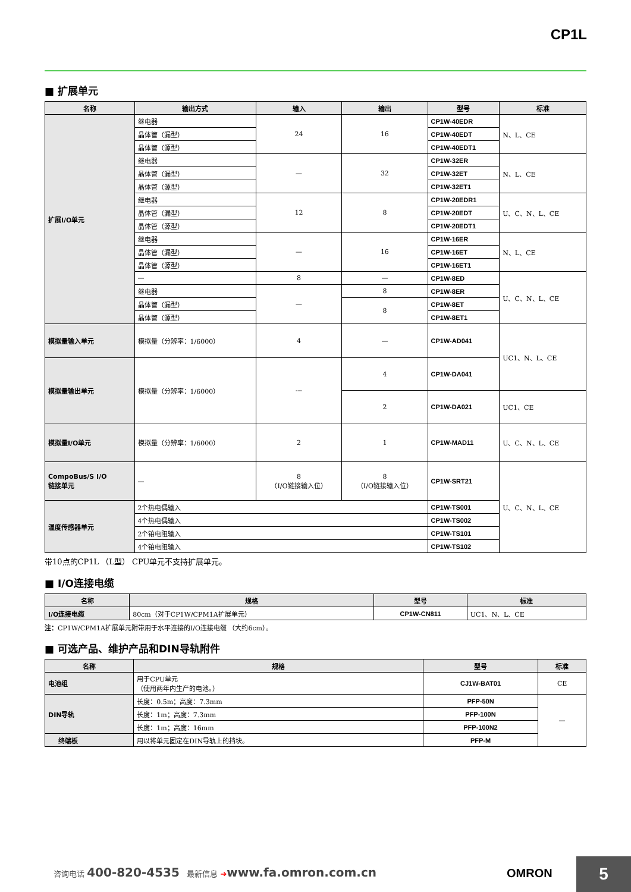CP1L
■ 扩展单元
| 名称 | 输出方式 | 输入 | 输出 | 型号 | 标准 |
| --- | --- | --- | --- | --- | --- |
| 扩展I/O单元 | 继电器 | 24 | 16 | CP1W-40EDR | N、L、CE |
| | 晶体管（漏型） | | | CP1W-40EDT | |
| | 晶体管（源型） | | | CP1W-40EDT1 | |
| | 继电器 | — | 32 | CP1W-32ER | N、L、CE |
| | 晶体管（漏型） | | | CP1W-32ET | |
| | 晶体管（源型） | | | CP1W-32ET1 | |
| | 继电器 | 12 | 8 | CP1W-20EDR1 | U、C、N、L、CE |
| | 晶体管（漏型） | | | CP1W-20EDT | |
| | 晶体管（源型） | | | CP1W-20EDT1 | |
| | 继电器 | — | 16 | CP1W-16ER | N、L、CE |
| | 晶体管（漏型） | | | CP1W-16ET | |
| | 晶体管（源型） | | | CP1W-16ET1 | |
| | — | 8 | — | CP1W-8ED | U、C、N、L、CE |
| | 继电器 | — | 8 | CP1W-8ER | |
| | 晶体管（漏型） | | 8 | CP1W-8ET | |
| | 晶体管（源型） | | | CP1W-8ET1 | |
| 模拟量输入单元 | 模拟量（分辨率：1/6000） | 4 | — | CP1W-AD041 | UC1、N、L、CE |
| 模拟量输出单元 | 模拟量（分辨率：1/6000） | --- | 4 | CP1W-DA041 | |
| | | | 2 | CP1W-DA021 | UC1、CE |
| 模拟量I/O单元 | 模拟量（分辨率：1/6000） | 2 | 1 | CP1W-MAD11 | U、C、N、L、CE |
| CompoBus/S I/O 链接单元 | — | 8 （I/O链接输入位） | 8 （I/O链接输入位） | CP1W-SRT21 | U、C、N、L、CE |
| 温度传感器单元 | 2个热电偶输入 | | | CP1W-TS001 | |
| | 4个热电偶输入 | | | CP1W-TS002 | |
| | 2个铂电阻输入 | | | CP1W-TS101 | |
| | 4个铂电阻输入 | | | CP1W-TS102 | |
带10点的CP1L （L型） CPU单元不支持扩展单元。
■ I/O连接电缆
| 名称 | 规格 | 型号 | 标准 |
| --- | --- | --- | --- |
| I/O连接电缆 | 80cm（对于CP1W/CPM1A扩展单元） | CP1W-CN811 | UC1、N、L、CE |
注：CP1W/CPM1A扩展单元附带用于水平连接的I/O连接电缆 （大约6cm）。
■ 可选产品、维护产品和DIN导轨附件
| 名称 | 规格 | 型号 | 标准 |
| --- | --- | --- | --- |
| 电池组 | 用于CPU单元 （使用两年内生产的电池。） | CJ1W-BAT01 | CE |
| DIN导轨 | 长度：0.5m；高度：7.3mm | PFP-50N | — |
| | 长度：1m；高度：7.3mm | PFP-100N | |
| | 长度：1m；高度：16mm | PFP-100N2 | |
| 终端板 | 用以将单元固定在DIN导轨上的挡块。 | PFP-M | |
咨询电话 400-820-4535 最新信息 ➔www.fa.omron.com.cn
OMRON 5